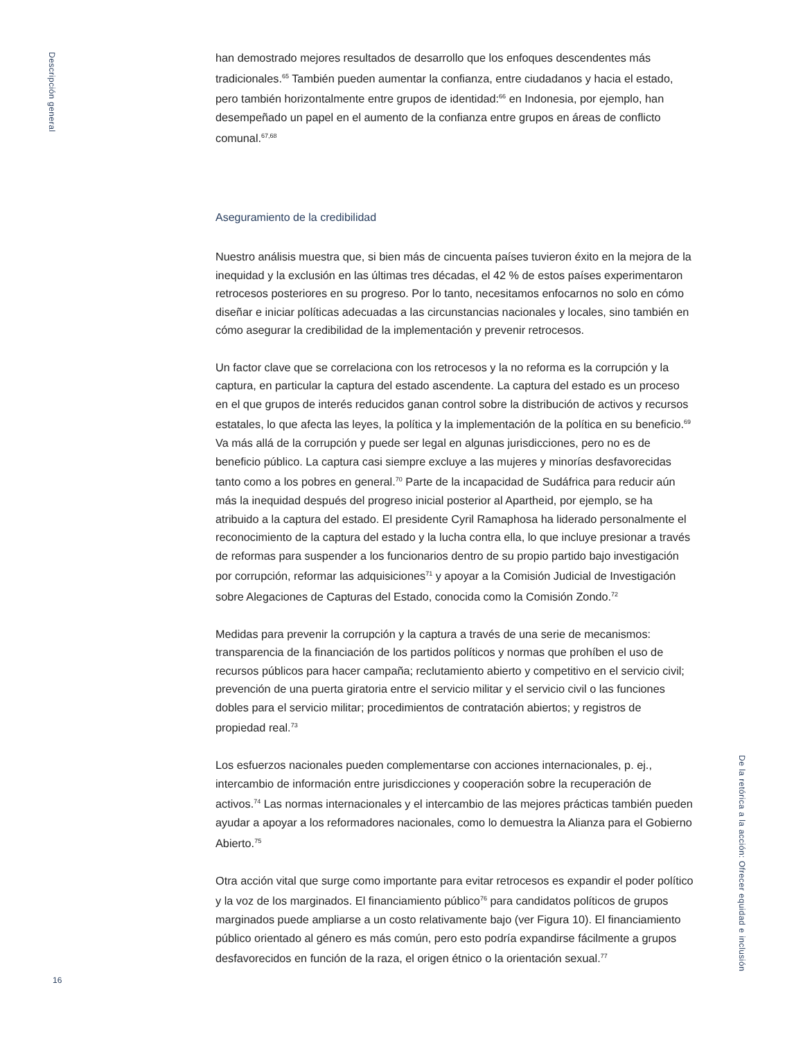Descripción general
han demostrado mejores resultados de desarrollo que los enfoques descendentes más tradicionales.<sup>65</sup> También pueden aumentar la confianza, entre ciudadanos y hacia el estado, pero también horizontalmente entre grupos de identidad:<sup>66</sup> en Indonesia, por ejemplo, han desempeñado un papel en el aumento de la confianza entre grupos en áreas de conflicto comunal.<sup>67,68</sup>
Aseguramiento de la credibilidad
Nuestro análisis muestra que, si bien más de cincuenta países tuvieron éxito en la mejora de la inequidad y la exclusión en las últimas tres décadas, el 42 % de estos países experimentaron retrocesos posteriores en su progreso. Por lo tanto, necesitamos enfocarnos no solo en cómo diseñar e iniciar políticas adecuadas a las circunstancias nacionales y locales, sino también en cómo asegurar la credibilidad de la implementación y prevenir retrocesos.
Un factor clave que se correlaciona con los retrocesos y la no reforma es la corrupción y la captura, en particular la captura del estado ascendente. La captura del estado es un proceso en el que grupos de interés reducidos ganan control sobre la distribución de activos y recursos estatales, lo que afecta las leyes, la política y la implementación de la política en su beneficio.<sup>69</sup> Va más allá de la corrupción y puede ser legal en algunas jurisdicciones, pero no es de beneficio público. La captura casi siempre excluye a las mujeres y minorías desfavorecidas tanto como a los pobres en general.<sup>70</sup> Parte de la incapacidad de Sudáfrica para reducir aún más la inequidad después del progreso inicial posterior al Apartheid, por ejemplo, se ha atribuido a la captura del estado. El presidente Cyril Ramaphosa ha liderado personalmente el reconocimiento de la captura del estado y la lucha contra ella, lo que incluye presionar a través de reformas para suspender a los funcionarios dentro de su propio partido bajo investigación por corrupción, reformar las adquisiciones<sup>71</sup> y apoyar a la Comisión Judicial de Investigación sobre Alegaciones de Capturas del Estado, conocida como la Comisión Zondo.<sup>72</sup>
Medidas para prevenir la corrupción y la captura a través de una serie de mecanismos: transparencia de la financiación de los partidos políticos y normas que prohíben el uso de recursos públicos para hacer campaña; reclutamiento abierto y competitivo en el servicio civil; prevención de una puerta giratoria entre el servicio militar y el servicio civil o las funciones dobles para el servicio militar; procedimientos de contratación abiertos; y registros de propiedad real.<sup>73</sup>
Los esfuerzos nacionales pueden complementarse con acciones internacionales, p. ej., intercambio de información entre jurisdicciones y cooperación sobre la recuperación de activos.<sup>74</sup> Las normas internacionales y el intercambio de las mejores prácticas también pueden ayudar a apoyar a los reformadores nacionales, como lo demuestra la Alianza para el Gobierno Abierto.<sup>75</sup>
Otra acción vital que surge como importante para evitar retrocesos es expandir el poder político y la voz de los marginados. El financiamiento público<sup>76</sup> para candidatos políticos de grupos marginados puede ampliarse a un costo relativamente bajo (ver Figura 10). El financiamiento público orientado al género es más común, pero esto podría expandirse fácilmente a grupos desfavorecidos en función de la raza, el origen étnico o la orientación sexual.<sup>77</sup>
De la retórica a la acción: Ofrecer equidad e inclusión
16